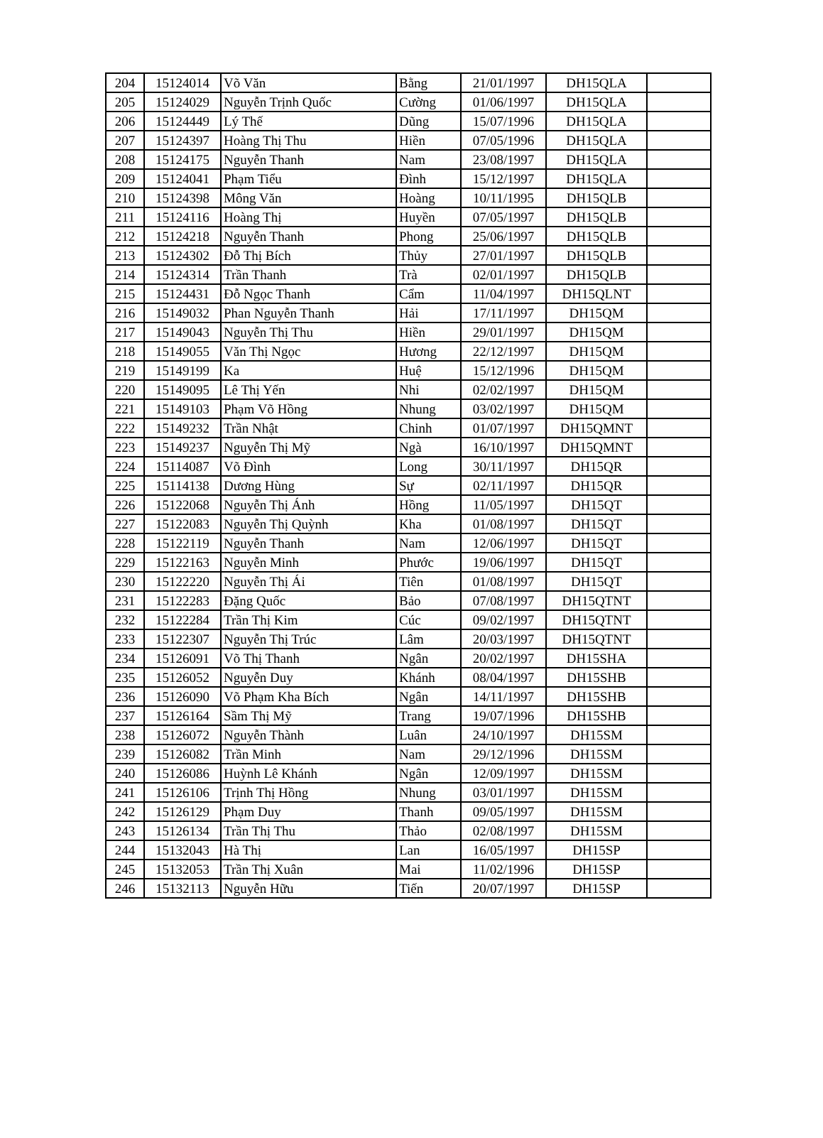| 204 | 15124014 | Võ Văn | Bằng | 21/01/1997 | DH15QLA | |
| 205 | 15124029 | Nguyễn Trịnh Quốc | Cường | 01/06/1997 | DH15QLA | |
| 206 | 15124449 | Lý Thế | Dũng | 15/07/1996 | DH15QLA | |
| 207 | 15124397 | Hoàng Thị Thu | Hiền | 07/05/1996 | DH15QLA | |
| 208 | 15124175 | Nguyễn Thanh | Nam | 23/08/1997 | DH15QLA | |
| 209 | 15124041 | Phạm Tiểu | Đình | 15/12/1997 | DH15QLA | |
| 210 | 15124398 | Mông Văn | Hoàng | 10/11/1995 | DH15QLB | |
| 211 | 15124116 | Hoàng Thị | Huyền | 07/05/1997 | DH15QLB | |
| 212 | 15124218 | Nguyễn Thanh | Phong | 25/06/1997 | DH15QLB | |
| 213 | 15124302 | Đỗ Thị Bích | Thủy | 27/01/1997 | DH15QLB | |
| 214 | 15124314 | Trần Thanh | Trà | 02/01/1997 | DH15QLB | |
| 215 | 15124431 | Đỗ Ngọc Thanh | Cẩm | 11/04/1997 | DH15QLNT | |
| 216 | 15149032 | Phan Nguyễn Thanh | Hải | 17/11/1997 | DH15QM | |
| 217 | 15149043 | Nguyễn Thị Thu | Hiền | 29/01/1997 | DH15QM | |
| 218 | 15149055 | Văn Thị Ngọc | Hương | 22/12/1997 | DH15QM | |
| 219 | 15149199 | Ka | Huệ | 15/12/1996 | DH15QM | |
| 220 | 15149095 | Lê Thị Yến | Nhi | 02/02/1997 | DH15QM | |
| 221 | 15149103 | Phạm Võ Hồng | Nhung | 03/02/1997 | DH15QM | |
| 222 | 15149232 | Trần Nhật | Chinh | 01/07/1997 | DH15QMNT | |
| 223 | 15149237 | Nguyễn Thị Mỹ | Ngà | 16/10/1997 | DH15QMNT | |
| 224 | 15114087 | Võ Đình | Long | 30/11/1997 | DH15QR | |
| 225 | 15114138 | Dương Hùng | Sự | 02/11/1997 | DH15QR | |
| 226 | 15122068 | Nguyễn Thị Ánh | Hồng | 11/05/1997 | DH15QT | |
| 227 | 15122083 | Nguyễn Thị Quỳnh | Kha | 01/08/1997 | DH15QT | |
| 228 | 15122119 | Nguyễn Thanh | Nam | 12/06/1997 | DH15QT | |
| 229 | 15122163 | Nguyễn Minh | Phước | 19/06/1997 | DH15QT | |
| 230 | 15122220 | Nguyễn Thị Ái | Tiên | 01/08/1997 | DH15QT | |
| 231 | 15122283 | Đặng Quốc | Bảo | 07/08/1997 | DH15QTNT | |
| 232 | 15122284 | Trần Thị Kim | Cúc | 09/02/1997 | DH15QTNT | |
| 233 | 15122307 | Nguyễn Thị Trúc | Lâm | 20/03/1997 | DH15QTNT | |
| 234 | 15126091 | Võ Thị Thanh | Ngân | 20/02/1997 | DH15SHA | |
| 235 | 15126052 | Nguyễn Duy | Khánh | 08/04/1997 | DH15SHB | |
| 236 | 15126090 | Võ Phạm Kha Bích | Ngân | 14/11/1997 | DH15SHB | |
| 237 | 15126164 | Sầm Thị Mỹ | Trang | 19/07/1996 | DH15SHB | |
| 238 | 15126072 | Nguyễn Thành | Luân | 24/10/1997 | DH15SM | |
| 239 | 15126082 | Trần Minh | Nam | 29/12/1996 | DH15SM | |
| 240 | 15126086 | Huỳnh Lê Khánh | Ngân | 12/09/1997 | DH15SM | |
| 241 | 15126106 | Trịnh Thị Hồng | Nhung | 03/01/1997 | DH15SM | |
| 242 | 15126129 | Phạm Duy | Thanh | 09/05/1997 | DH15SM | |
| 243 | 15126134 | Trần Thị Thu | Thảo | 02/08/1997 | DH15SM | |
| 244 | 15132043 | Hà Thị | Lan | 16/05/1997 | DH15SP | |
| 245 | 15132053 | Trần Thị Xuân | Mai | 11/02/1996 | DH15SP | |
| 246 | 15132113 | Nguyễn Hữu | Tiến | 20/07/1997 | DH15SP | |